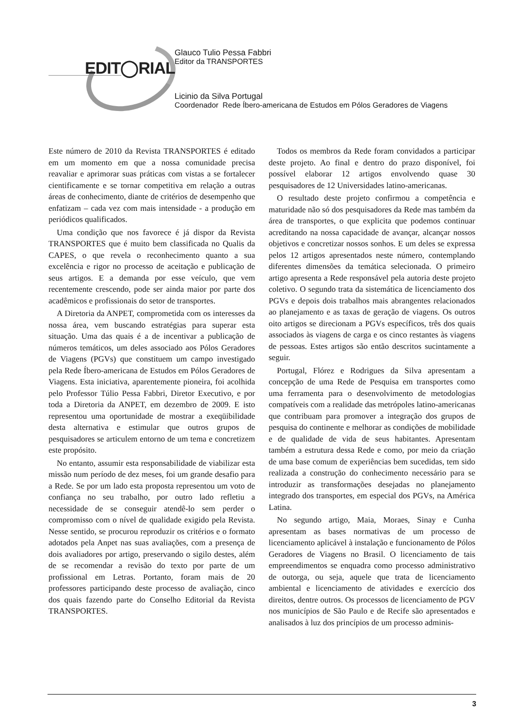EDIT◯RIAL
Glauco Tulio Pessa Fabbri
Editor da TRANSPORTES
Licinio da Silva Portugal
Coordenador Rede Íbero-americana de Estudos em Pólos Geradores de Viagens
Este número de 2010 da Revista TRANSPORTES é editado em um momento em que a nossa comunidade precisa reavaliar e aprimorar suas práticas com vistas a se fortalecer cientificamente e se tornar competitiva em relação a outras áreas de conhecimento, diante de critérios de desempenho que enfatizam – cada vez com mais intensidade - a produção em periódicos qualificados.
Uma condição que nos favorece é já dispor da Revista TRANSPORTES que é muito bem classificada no Qualis da CAPES, o que revela o reconhecimento quanto a sua excelência e rigor no processo de aceitação e publicação de seus artigos. E a demanda por esse veículo, que vem recentemente crescendo, pode ser ainda maior por parte dos acadêmicos e profissionais do setor de transportes.
A Diretoria da ANPET, comprometida com os interesses da nossa área, vem buscando estratégias para superar esta situação. Uma das quais é a de incentivar a publicação de números temáticos, um deles associado aos Pólos Geradores de Viagens (PGVs) que constituem um campo investigado pela Rede Íbero-americana de Estudos em Pólos Geradores de Viagens. Esta iniciativa, aparentemente pioneira, foi acolhida pelo Professor Túlio Pessa Fabbri, Diretor Executivo, e por toda a Diretoria da ANPET, em dezembro de 2009. E isto representou uma oportunidade de mostrar a exeqüibilidade desta alternativa e estimular que outros grupos de pesquisadores se articulem entorno de um tema e concretizem este propósito.
No entanto, assumir esta responsabilidade de viabilizar esta missão num período de dez meses, foi um grande desafio para a Rede. Se por um lado esta proposta representou um voto de confiança no seu trabalho, por outro lado refletiu a necessidade de se conseguir atendê-lo sem perder o compromisso com o nível de qualidade exigido pela Revista. Nesse sentido, se procurou reproduzir os critérios e o formato adotados pela Anpet nas suas avaliações, com a presença de dois avaliadores por artigo, preservando o sigilo destes, além de se recomendar a revisão do texto por parte de um profissional em Letras. Portanto, foram mais de 20 professores participando deste processo de avaliação, cinco dos quais fazendo parte do Conselho Editorial da Revista TRANSPORTES.
Todos os membros da Rede foram convidados a participar deste projeto. Ao final e dentro do prazo disponível, foi possível elaborar 12 artigos envolvendo quase 30 pesquisadores de 12 Universidades latino-americanas.
O resultado deste projeto confirmou a competência e maturidade não só dos pesquisadores da Rede mas também da área de transportes, o que explicita que podemos continuar acreditando na nossa capacidade de avançar, alcançar nossos objetivos e concretizar nossos sonhos. E um deles se expressa pelos 12 artigos apresentados neste número, contemplando diferentes dimensões da temática selecionada. O primeiro artigo apresenta a Rede responsável pela autoria deste projeto coletivo. O segundo trata da sistemática de licenciamento dos PGVs e depois dois trabalhos mais abrangentes relacionados ao planejamento e as taxas de geração de viagens. Os outros oito artigos se direcionam a PGVs específicos, três dos quais associados às viagens de carga e os cinco restantes às viagens de pessoas. Estes artigos são então descritos sucintamente a seguir.
Portugal, Flórez e Rodrigues da Silva apresentam a concepção de uma Rede de Pesquisa em transportes como uma ferramenta para o desenvolvimento de metodologias compatíveis com a realidade das metrópoles latino-americanas que contribuam para promover a integração dos grupos de pesquisa do continente e melhorar as condições de mobilidade e de qualidade de vida de seus habitantes. Apresentam também a estrutura dessa Rede e como, por meio da criação de uma base comum de experiências bem sucedidas, tem sido realizada a construção do conhecimento necessário para se introduzir as transformações desejadas no planejamento integrado dos transportes, em especial dos PGVs, na América Latina.
No segundo artigo, Maia, Moraes, Sinay e Cunha apresentam as bases normativas de um processo de licenciamento aplicável à instalação e funcionamento de Pólos Geradores de Viagens no Brasil. O licenciamento de tais empreendimentos se enquadra como processo administrativo de outorga, ou seja, aquele que trata de licenciamento ambiental e licenciamento de atividades e exercício dos direitos, dentre outros. Os processos de licenciamento de PGV nos municípios de São Paulo e de Recife são apresentados e analisados à luz dos princípios de um processo adminis-
3